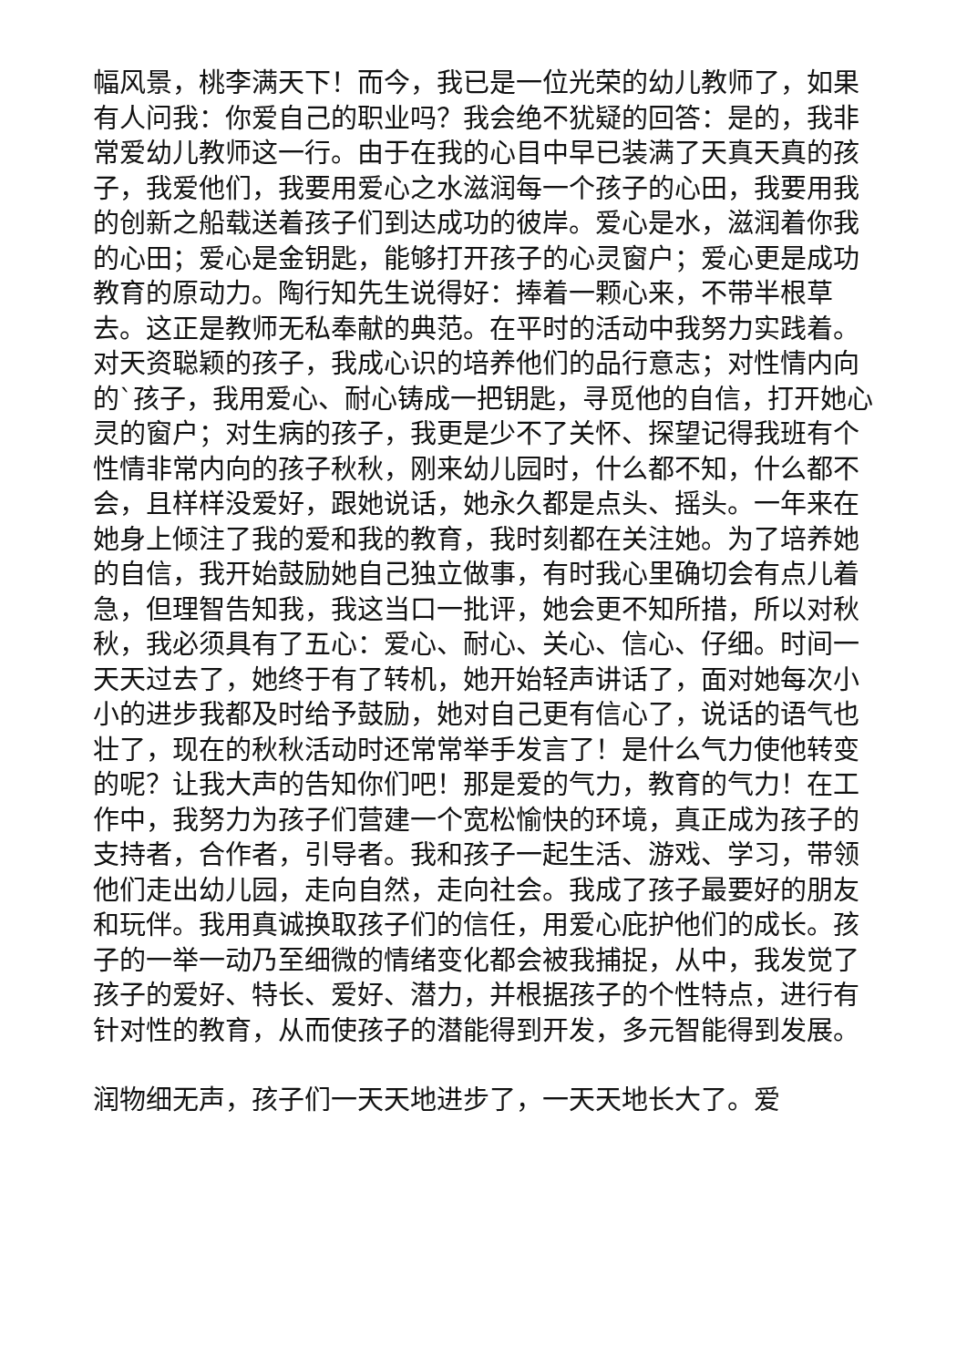幅风景，桃李满天下！而今，我已是一位光荣的幼儿教师了，如果有人问我：你爱自己的职业吗？我会绝不犹疑的回答：是的，我非常爱幼儿教师这一行。由于在我的心目中早已装满了天真天真的孩子，我爱他们，我要用爱心之水滋润每一个孩子的心田，我要用我的创新之船载送着孩子们到达成功的彼岸。爱心是水，滋润着你我的心田；爱心是金钥匙，能够打开孩子的心灵窗户；爱心更是成功教育的原动力。陶行知先生说得好：捧着一颗心来，不带半根草去。这正是教师无私奉献的典范。在平时的活动中我努力实践着。对天资聪颖的孩子，我成心识的培养他们的品行意志；对性情内向的`孩子，我用爱心、耐心铸成一把钥匙，寻觅他的自信，打开她心灵的窗户；对生病的孩子，我更是少不了关怀、探望记得我班有个性情非常内向的孩子秋秋，刚来幼儿园时，什么都不知，什么都不会，且样样没爱好，跟她说话，她永久都是点头、摇头。一年来在她身上倾注了我的爱和我的教育，我时刻都在关注她。为了培养她的自信，我开始鼓励她自己独立做事，有时我心里确切会有点儿着急，但理智告知我，我这当口一批评，她会更不知所措，所以对秋秋，我必须具有了五心：爱心、耐心、关心、信心、仔细。时间一天天过去了，她终于有了转机，她开始轻声讲话了，面对她每次小小的进步我都及时给予鼓励，她对自己更有信心了，说话的语气也壮了，现在的秋秋活动时还常常举手发言了！是什么气力使他转变的呢？让我大声的告知你们吧！那是爱的气力，教育的气力！在工作中，我努力为孩子们营建一个宽松愉快的环境，真正成为孩子的支持者，合作者，引导者。我和孩子一起生活、游戏、学习，带领他们走出幼儿园，走向自然，走向社会。我成了孩子最要好的朋友和玩伴。我用真诚换取孩子们的信任，用爱心庇护他们的成长。孩子的一举一动乃至细微的情绪变化都会被我捕捉，从中，我发觉了孩子的爱好、特长、爱好、潜力，并根据孩子的个性特点，进行有针对性的教育，从而使孩子的潜能得到开发，多元智能得到发展。
润物细无声，孩子们一天天地进步了，一天天地长大了。爱